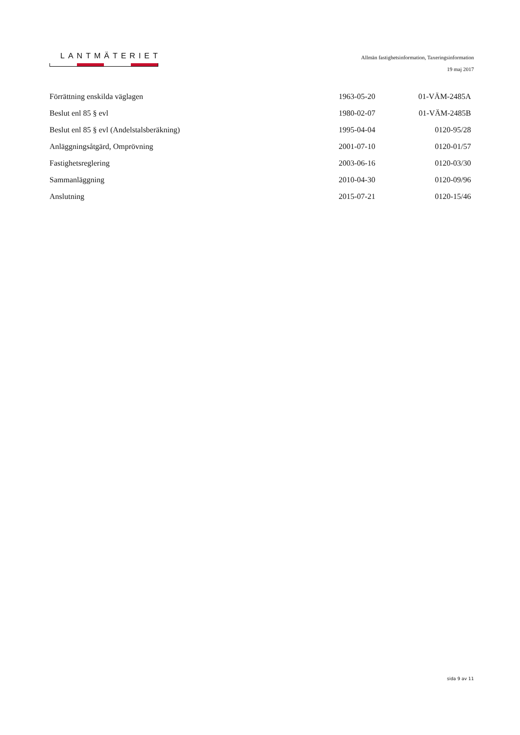LANTMÄTERIET
Allmän fastighetsinformation, Taxeringsinformation
19 maj 2017
| Förrättning enskilda väglagen | 1963-05-20 | 01-VÄM-2485A |
| Beslut enl 85 § evl | 1980-02-07 | 01-VÄM-2485B |
| Beslut enl 85 § evl (Andelstalsberäkning) | 1995-04-04 | 0120-95/28 |
| Anläggningsåtgärd, Omprövning | 2001-07-10 | 0120-01/57 |
| Fastighetsreglering | 2003-06-16 | 0120-03/30 |
| Sammanläggning | 2010-04-30 | 0120-09/96 |
| Anslutning | 2015-07-21 | 0120-15/46 |
sida 9 av 11